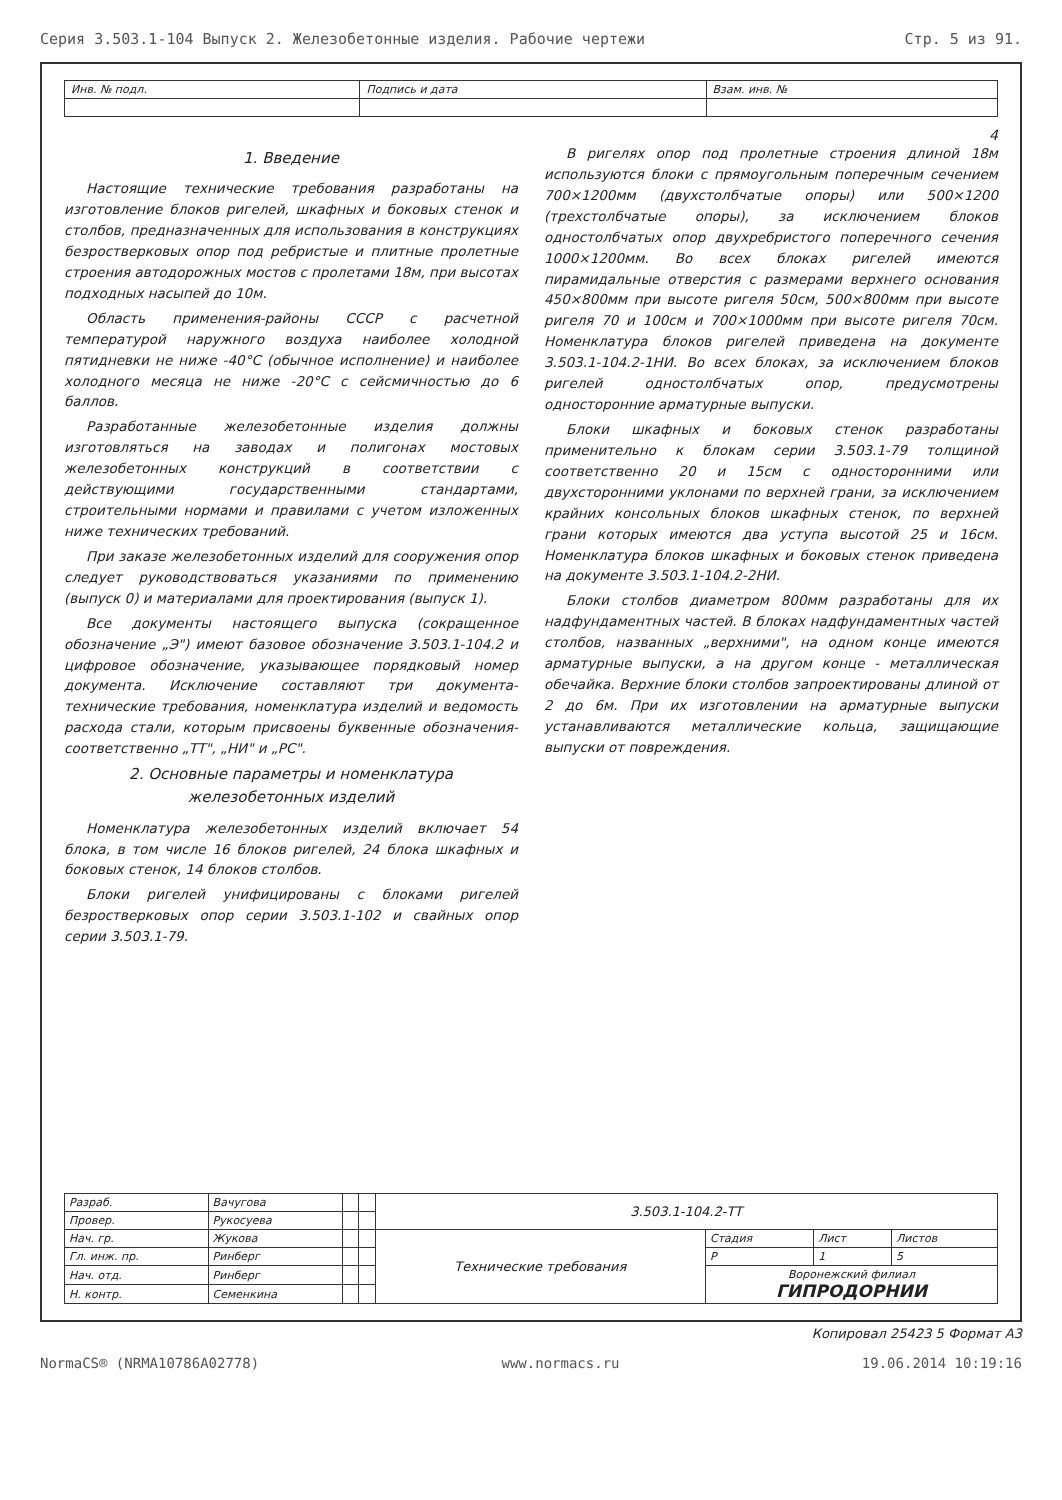Серия 3.503.1-104 Выпуск 2. Железобетонные изделия. Рабочие чертежи Стр. 5 из 91.
| Инв. № подл. | Подпись и дата | Взам. инв. № |
4
1. Введение
Настоящие технические требования разработаны на изготовление блоков ригелей, шкафных и боковых стенок и столбов, предназначенных для использования в конструкциях безростверковых опор под ребристые и плитные пролетные строения автодорожных мостов с пролетами 18м, при высотах подходных насыпей до 10м.
Область применения-районы СССР с расчетной температурой наружного воздуха наиболее холодной пятидневки не ниже -40°С (обычное исполнение) и наиболее холодного месяца не ниже -20°С с сейсмичностью до 6 баллов.
Разработанные железобетонные изделия должны изготовляться на заводах и полигонах мостовых железобетонных конструкций в соответствии с действующими государственными стандартами, строительными нормами и правилами с учетом изложенных ниже технических требований.
При заказе железобетонных изделий для сооружения опор следует руководствоваться указаниями по применению (выпуск 0) и материалами для проектирования (выпуск 1).
Все документы настоящего выпуска (сокращенное обозначение „Э") имеют базовое обозначение 3.503.1-104.2 и цифровое обозначение, указывающее порядковый номер документа. Исключение составляют три документа-технические требования, номенклатура изделий и ведомость расхода стали, которым присвоены буквенные обозначения-соответственно „ТТ", „НИ" и „РС".
2. Основные параметры и номенклатура железобетонных изделий
Номенклатура железобетонных изделий включает 54 блока, в том числе 16 блоков ригелей, 24 блока шкафных и боковых стенок, 14 блоков столбов.
Блоки ригелей унифицированы с блоками ригелей безростверковых опор серии 3.503.1-102 и свайных опор серии 3.503.1-79.
В ригелях опор под пролетные строения длиной 18м используются блоки с прямоугольным поперечным сечением 700×1200мм (двухстолбчатые опоры) или 500×1200 (трехстолбчатые опоры), за исключением блоков одностолбчатых опор двухребристого поперечного сечения 1000×1200мм. Во всех блоках ригелей имеются пирамидальные отверстия с размерами верхнего основания 450×800мм при высоте ригеля 50см, 500×800мм при высоте ригеля 70 и 100см и 700×1000мм при высоте ригеля 70см. Номенклатура блоков ригелей приведена на документе 3.503.1-104.2-1НИ. Во всех блоках, за исключением блоков ригелей одностолбчатых опор, предусмотрены односторонние арматурные выпуски.
Блоки шкафных и боковых стенок разработаны применительно к блокам серии 3.503.1-79 толщиной соответственно 20 и 15см с односторонними или двухсторонними уклонами по верхней грани, за исключением крайних консольных блоков шкафных стенок, по верхней грани которых имеются два уступа высотой 25 и 16см. Номенклатура блоков шкафных и боковых стенок приведена на документе 3.503.1-104.2-2НИ.
Блоки столбов диаметром 800мм разработаны для их надфундаментных частей. В блоках надфундаментных частей столбов, названных „верхними", на одном конце имеются арматурные выпуски, а на другом конце - металлическая обечайка. Верхние блоки столбов запроектированы длиной от 2 до 6м. При их изготовлении на арматурные выпуски устанавливаются металлические кольца, защищающие выпуски от повреждения.
| Разраб. | Вачугова | | | 3.503.1-104.2-ТТ | | | |
| Провер. | Рукосуева | | | | | | |
| Нач. гр. | Жукова | | | Технические требования | Стадия | Лист | Листов |
| Гл. инж. пр. | Ринберг | | | | Р | 1 | 5 |
| Нач. отд. | Ринберг | | | | Воронежский филиал ГИПРОДОРНИИ | | |
| Н. контр. | Семенкина | | | | | | |
Копировал 25423 5 Формат А3
NormaCS® (NRMA10786A02778) www.normacs.ru 19.06.2014 10:19:16